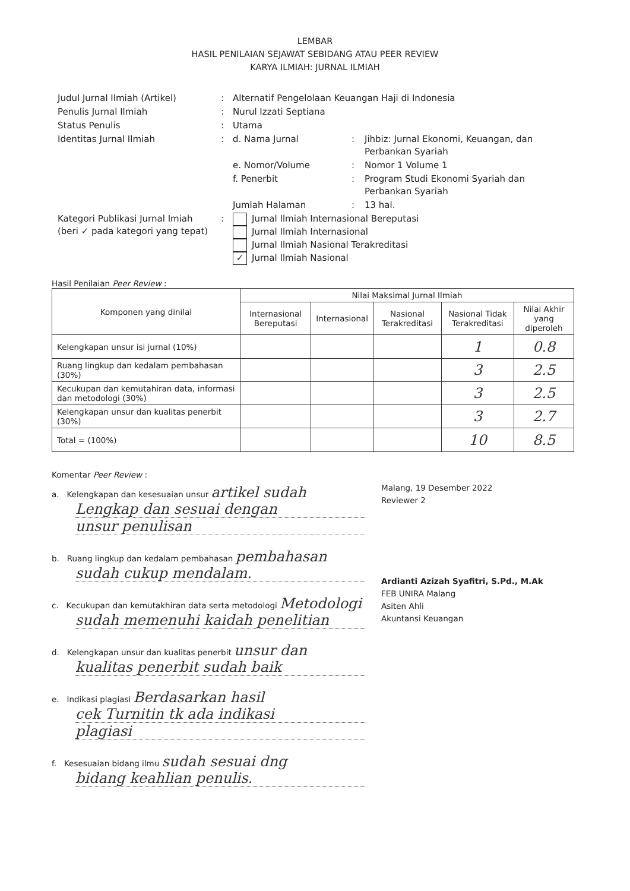LEMBAR
HASIL PENILAIAN SEJAWAT SEBIDANG ATAU PEER REVIEW
KARYA ILMIAH: JURNAL ILMIAH
| Judul Jurnal Ilmiah (Artikel) | : | Alternatif Pengelolaan Keuangan Haji di Indonesia | | |
| Penulis Jurnal Ilmiah | : | Nurul Izzati Septiana | | |
| Status Penulis | : | Utama | | |
| Identitas Jurnal Ilmiah | : | d. Nama Jurnal | : | Jihbiz: Jurnal Ekonomi, Keuangan, dan Perbankan Syariah |
| | | e. Nomor/Volume | : | Nomor 1 Volume 1 |
| | | f. Penerbit | : | Program Studi Ekonomi Syariah dan Perbankan Syariah |
| | | Jumlah Halaman | : | 13 hal. |
| Kategori Publikasi Jurnal Imiah (beri ✓ pada kategori yang tepat) | : | Jurnal Ilmiah Internasional Bereputasi Jurnal Ilmiah Internasional Jurnal Ilmiah Nasional Terakreditasi ✓ Jurnal Ilmiah Nasional | | |
Hasil Penilaian Peer Review :
| Komponen yang dinilai | Nilai Maksimal Jurnal Ilmiah | | | | |
| --- | --- | --- | --- | --- | --- |
| | Internasional Bereputasi | Internasional | Nasional Terakreditasi | Nasional Tidak Terakreditasi | Nilai Akhir yang diperoleh |
| Kelengkapan unsur isi jurnal (10%) | | | | 1 | 0.8 |
| Ruang lingkup dan kedalam pembahasan (30%) | | | | 3 | 2.5 |
| Kecukupan dan kemutahiran data, informasi dan metodologi (30%) | | | | 3 | 2.5 |
| Kelengkapan unsur dan kualitas penerbit (30%) | | | | 3 | 2.7 |
| Total = (100%) | | | | 10 | 8.5 |
Komentar Peer Review :
a. Kelengkapan dan kesesuaian unsur artikel sudah
Lengkap dan sesuai dengan
unsur penulisan
b. Ruang lingkup dan kedalam pembahasan pembahasan
sudah cukup mendalam.
c. Kecukupan dan kemutakhiran data serta metodologi Metodologi
sudah memenuhi kaidah penelitian
d. Kelengkapan unsur dan kualitas penerbit unsur dan
kualitas penerbit sudah baik
e. Indikasi plagiasi Berdasarkan hasil
cek Turnitin tk ada indikasi
plagiasi
f. Kesesuaian bidang ilmu sudah sesuai dng
bidang keahlian penulis.
Malang, 19 Desember 2022
Reviewer 2
Ardianti Azizah Syafitri, S.Pd., M.Ak
FEB UNIRA Malang
Asiten Ahli
Akuntansi Keuangan